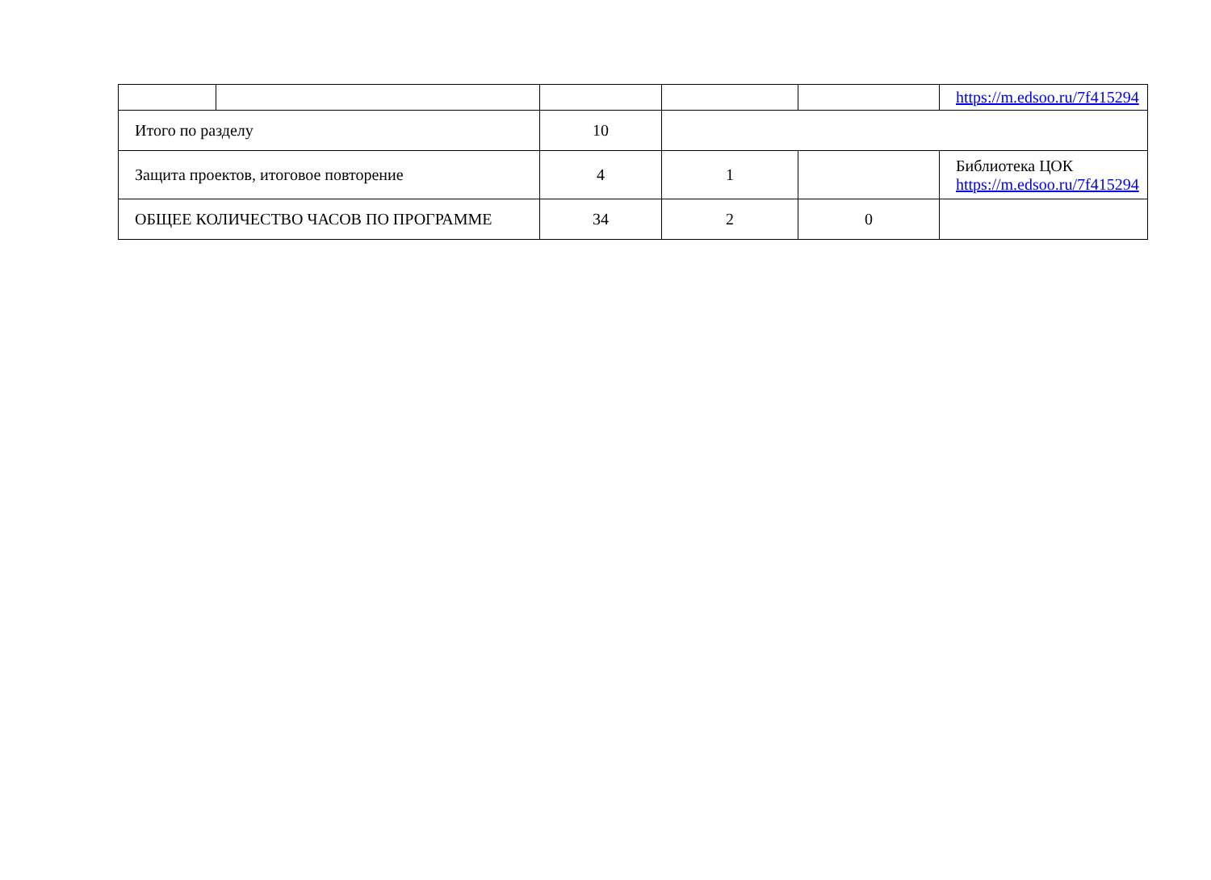| | | | | | https://m.edsoo.ru/7f415294 |
| Итого по разделу | | 10 | | | |
| Защита проектов, итоговое повторение | | 4 | 1 | | Библиотека ЦОК https://m.edsoo.ru/7f415294 |
| ОБЩЕЕ КОЛИЧЕСТВО ЧАСОВ ПО ПРОГРАММЕ | | 34 | 2 | 0 | |